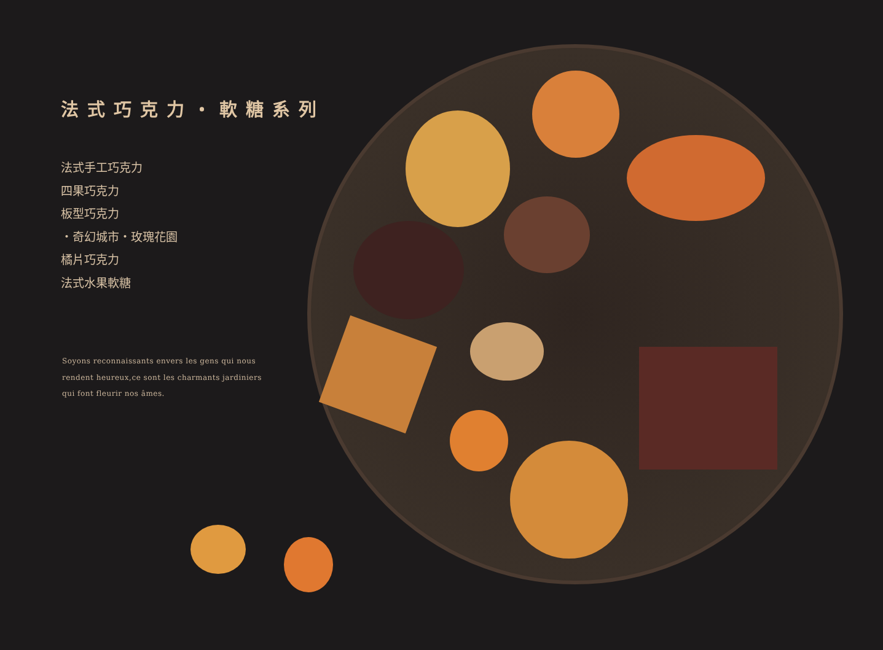法式巧克力・軟糖系列
法式手工巧克力
四果巧克力
板型巧克力
・奇幻城市・玫瑰花園
橘片巧克力
法式水果軟糖
Soyons reconnaissants envers les gens qui nous rendent heureux,ce sont les charmants jardiniers qui font fleurir nos âmes.